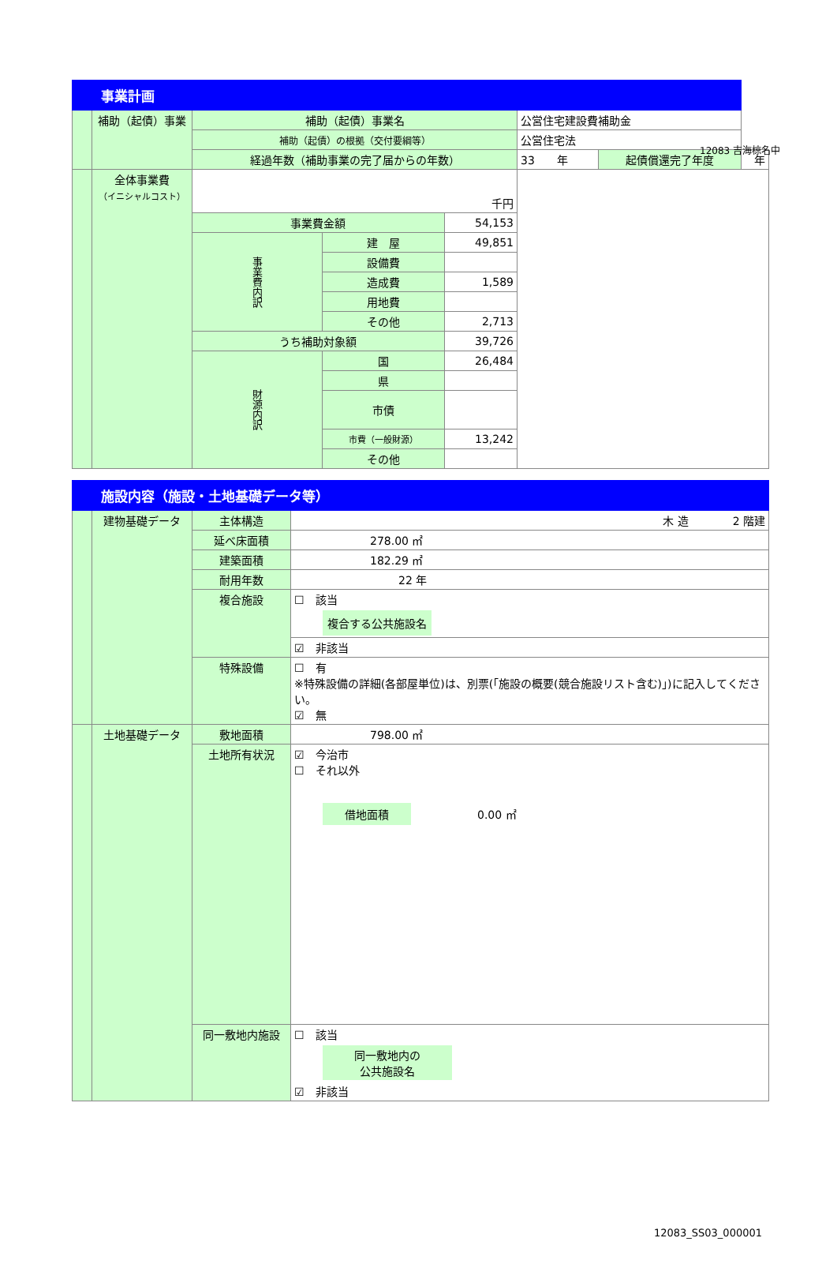12083 吉海椋名中
| 事業計画 | | | | | | | | |
| | 補助（起債）事業 | 補助（起債）事業名 | | | 公営住宅建設費補助金 | | | |
| | | 補助（起債）の根拠（交付要綱等） | | | 公営住宅法 | | | |
| | | 経過年数（補助事業の完了届からの年数） | | | | 33 年 | 起債償還完了年度 | 年 |
| | 全体事業費 （イニシャルコスト） | 千円 | | | | | | |
| | | 事業費金額 | | 54,153 | | | | |
| | | 事業費内訳 | 建 屋 | 49,851 | | | | |
| | | | 設備費 | | | | | |
| | | | 造成費 | 1,589 | | | | |
| | | | 用地費 | | | | | |
| | | | その他 | 2,713 | | | | |
| | | うち補助対象額 | | 39,726 | | | | |
| | | 財源内訳 | 国 | 26,484 | | | | |
| | | | 県 | | | | | |
| | | | 市債 | | | | | |
| | | | 市費（一般財源） | 13,242 | | | | |
| | | | その他 | | | | | |
| 施設内容（施設・土地基礎データ等） | | | |
| | 建物基礎データ | 主体構造 | 木 造 2 階建 |
| | | 延べ床面積 | 278.00 ㎡ |
| | | 建築面積 | 182.29 ㎡ |
| | | 耐用年数 | 22 年 |
| | | 複合施設 | ☐ 該当 複合する公共施設名 |
| | | | ☑ 非該当 |
| | | 特殊設備 | ☐ 有 ※特殊設備の詳細(各部屋単位)は、別票(「施設の概要(競合施設リスト含む)」)に記入してください。 ☑ 無 |
| | 土地基礎データ | 敷地面積 | 798.00 ㎡ |
| | | 土地所有状況 | ☑ 今治市 ☐ それ以外 借地面積 0.00 ㎡ |
| | | 同一敷地内施設 | ☐ 該当 同一敷地内の 公共施設名 ☑ 非該当 |
12083_SS03_000001